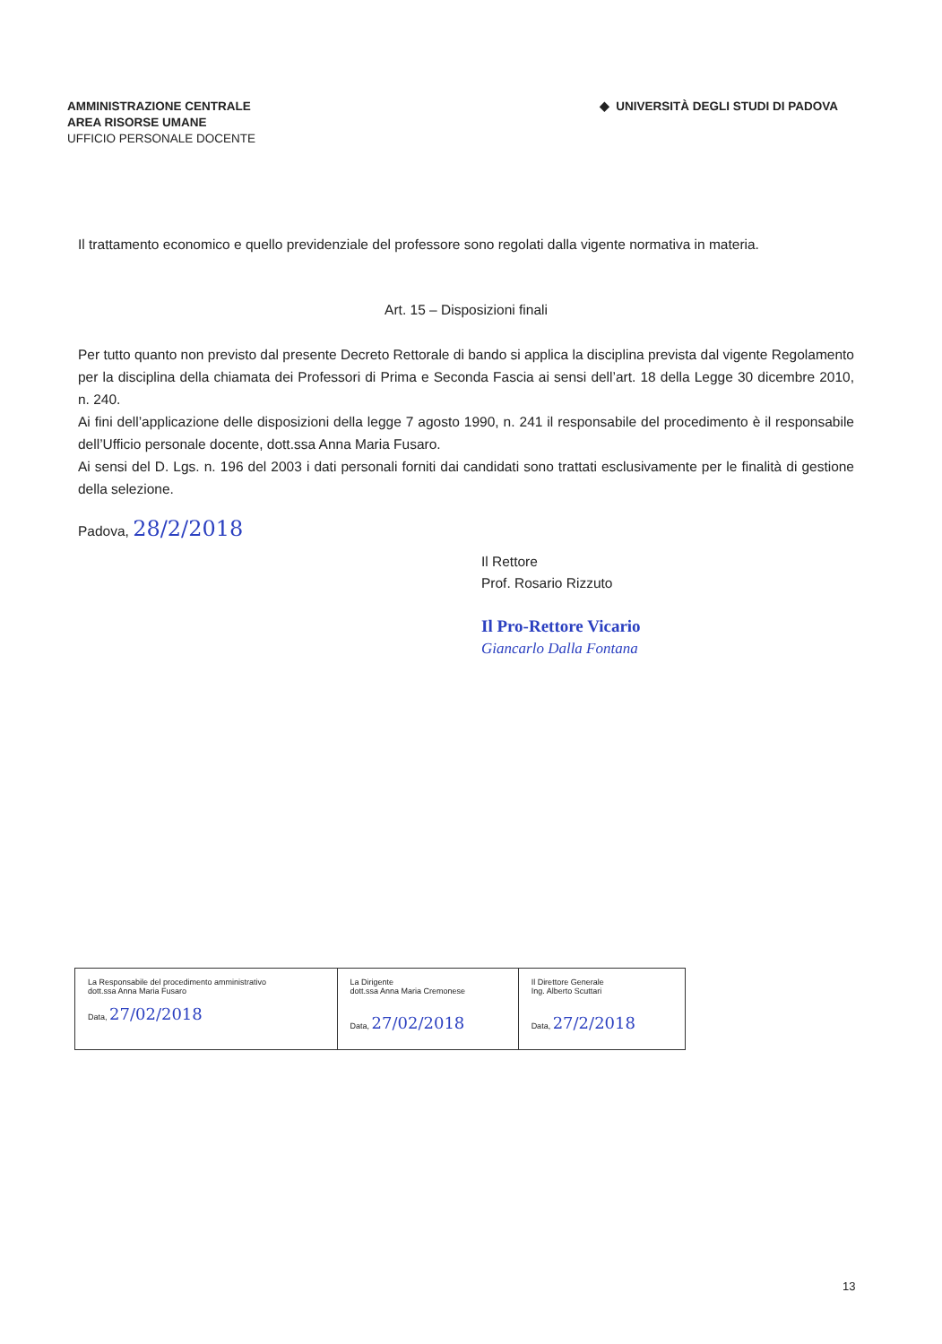AMMINISTRAZIONE CENTRALE
AREA RISORSE UMANE
UFFICIO PERSONALE DOCENTE
◆ UNIVERSITÀ DEGLI STUDI DI PADOVA
Il trattamento economico e quello previdenziale del professore sono regolati dalla vigente normativa in materia.
Art. 15 – Disposizioni finali
Per tutto quanto non previsto dal presente Decreto Rettorale di bando si applica la disciplina prevista dal vigente Regolamento per la disciplina della chiamata dei Professori di Prima e Seconda Fascia ai sensi dell’art. 18 della Legge 30 dicembre 2010, n. 240.
Ai fini dell’applicazione delle disposizioni della legge 7 agosto 1990, n. 241 il responsabile del procedimento è il responsabile dell’Ufficio personale docente, dott.ssa Anna Maria Fusaro.
Ai sensi del D. Lgs. n. 196 del 2003 i dati personali forniti dai candidati sono trattati esclusivamente per le finalità di gestione della selezione.
Padova, 28/2/2018
Il Rettore
Prof. Rosario Rizzuto
Il Pro-Rettore Vicario
Giancarlo Dalla Fontana
| La Responsabile del procedimento amministrativo dott.ssa Anna Maria Fusaro Data, 27/02/2018 | La Dirigente dott.ssa Anna Maria Cremonese Data, 27/02/2018 | Il Direttore Generale Ing. Alberto Scuttari Data, 27/2/2018 |
13